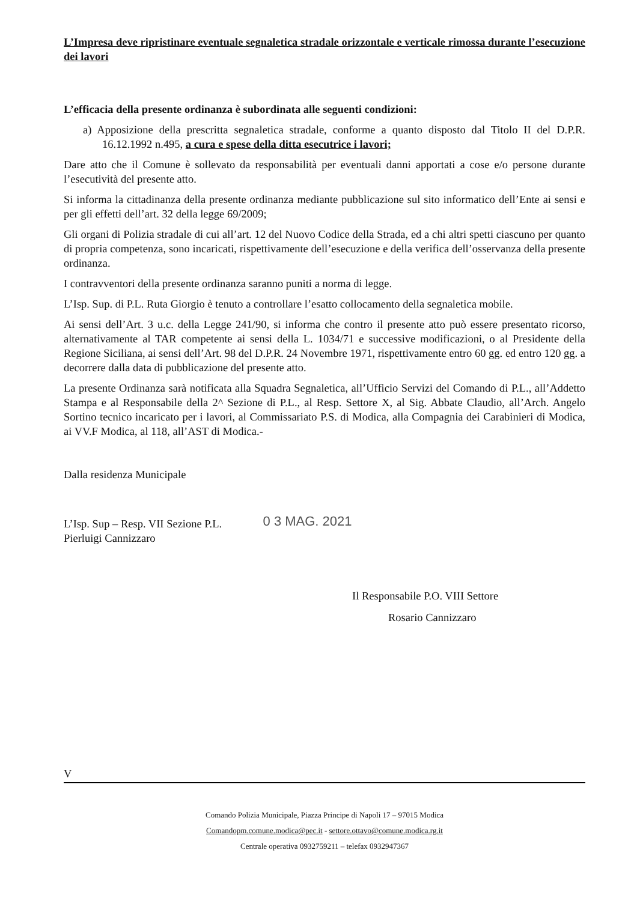L’Impresa deve ripristinare eventuale segnaletica stradale orizzontale e verticale rimossa durante l’esecuzione dei lavori
L’efficacia della presente ordinanza è subordinata alle seguenti condizioni:
a) Apposizione della prescritta segnaletica stradale, conforme a quanto disposto dal Titolo II del D.P.R. 16.12.1992 n.495, a cura e spese della ditta esecutrice i lavori;
Dare atto che il Comune è sollevato da responsabilità per eventuali danni apportati a cose e/o persone durante l’esecutività del presente atto.
Si informa la cittadinanza della presente ordinanza mediante pubblicazione sul sito informatico dell’Ente ai sensi e per gli effetti dell’art. 32 della legge 69/2009;
Gli organi di Polizia stradale di cui all’art. 12 del Nuovo Codice della Strada, ed a chi altri spetti ciascuno per quanto di propria competenza, sono incaricati, rispettivamente dell’esecuzione e della verifica dell’osservanza della presente ordinanza.
I contravventori della presente ordinanza saranno puniti a norma di legge.
L’Isp. Sup. di P.L. Ruta Giorgio è tenuto a controllare l’esatto collocamento della segnaletica mobile.
Ai sensi dell’Art. 3 u.c. della Legge 241/90, si informa che contro il presente atto può essere presentato ricorso, alternativamente al TAR competente ai sensi della L. 1034/71 e successive modificazioni, o al Presidente della Regione Siciliana, ai sensi dell’Art. 98 del D.P.R. 24 Novembre 1971, rispettivamente entro 60 gg. ed entro 120 gg. a decorrere dalla data di pubblicazione del presente atto.
La presente Ordinanza sarà notificata alla Squadra Segnaletica, all’Ufficio Servizi del Comando di P.L., all’Addetto Stampa e al Responsabile della 2^ Sezione di P.L., al Resp. Settore X, al Sig. Abbate Claudio, all’Arch. Angelo Sortino tecnico incaricato per i lavori, al Commissariato P.S. di Modica, alla Compagnia dei Carabinieri di Modica, ai VV.F Modica, al 118, all’AST di Modica.-
Dalla residenza Municipale
L’Isp. Sup – Resp. VII Sezione P.L.
Pierluigi Cannizzaro
0 3 MAG. 2021
Il Responsabile P.O. VIII Settore
Rosario Cannizzaro
V
Comando Polizia Municipale, Piazza Principe di Napoli 17 – 97015 Modica
Comandopm.comune.modica@pec.it - settore.ottavo@comune.modica.rg.it
Centrale operativa 0932759211 – telefax 0932947367